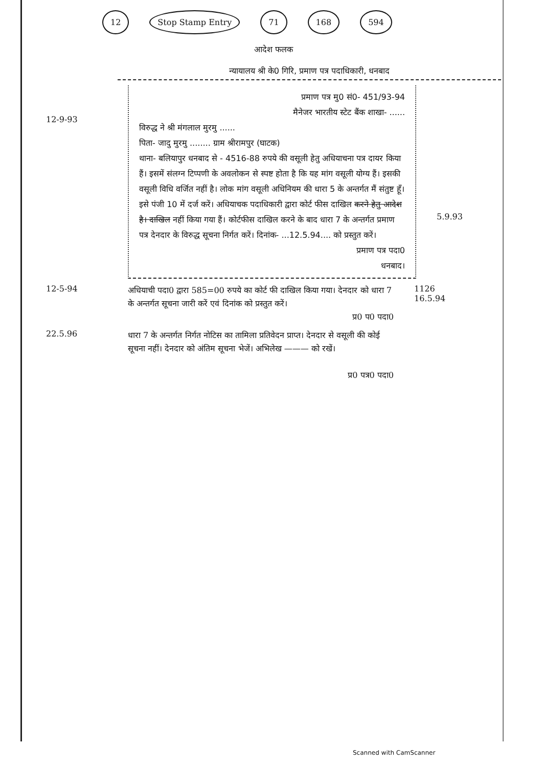12 Stop Stamp Entry 71 168 594
आदेश फलक
न्यायालय श्री के0 गिरि, प्रमाण पत्र पदाधिकारी, धनबाद
12-9-93
प्रमाण पत्र मु0 सं0- 451/93-94
मैनेजर भारतीय स्टेट बैंक शाखा- ......
विरुद्ध ने श्री मंगलाल मुरमु ......
पिता- जादु मुरमु ........ ग्राम श्रीरामपुर (घाटक)
थाना- बलियापुर धनबाद से - 4516-88 रुपये की वसूली हेतु अधियाचना पत्र दायर किया हैं। इसमें संलग्न टिप्पणी के अवलोकन से स्पष्ट होता है कि यह मांग वसूली योग्य हैं। इसकी वसूली विधि वर्जित नहीं है। लोक मांग वसूली अधिनियम की धारा 5 के अन्तर्गत मैं संतुष्ट हूँ। इसे पंजी 10 में दर्ज करें। अधियाचक पदाधिकारी द्वारा कोर्ट फीस दाखिल करने हेतु आदेश है। दाखिल नहीं किया गया हैं। कोर्टफीस दाखिल करने के बाद धारा 7 के अन्तर्गत प्रमाण पत्र देनदार के विरुद्ध सूचना निर्गत करें। दिनांक- ...12.5.94.... को प्रस्तुत करें।
प्रमाण पत्र पदा0
धनबाद।
5.9.93
12-5-94
अधियाची पदा0 द्वारा 585=00 रुपये का कोर्ट फी दाखिल किया गया। देनदार को धारा 7 के अन्तर्गत सूचना जारी करें एवं दिनांक को प्रस्तुत करें।
प्र0 प0 पदा0
1126
16.5.94
22.5.96
धारा 7 के अन्तर्गत निर्गत नोटिस का तामिला प्रतिवेदन प्राप्त। देनदार से वसूली की कोई सूचना नहीं। देनदार को अंतिम सूचना भेजें। अभिलेख ——— को रखें।
प्र0 पत्र0 पदा0
Scanned with CamScanner